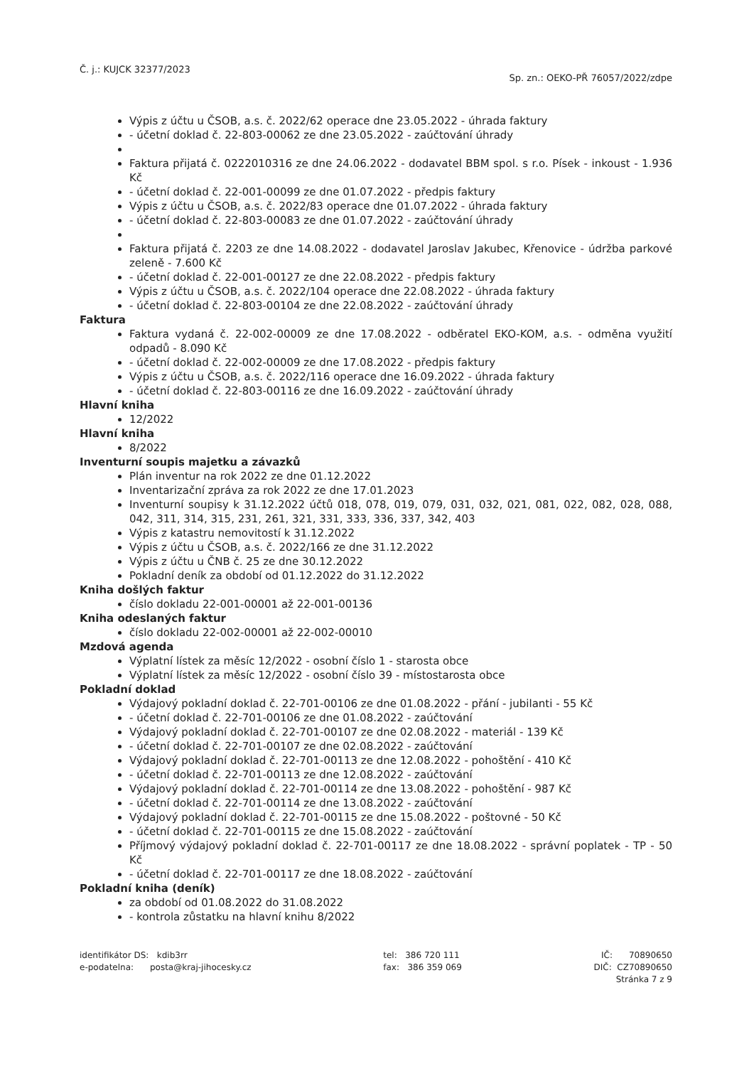Č. j.: KUJCK 32377/2023
Sp. zn.: OEKO-PŘ 76057/2022/zdpe
Výpis z účtu u ČSOB, a.s. č. 2022/62 operace dne 23.05.2022 - úhrada faktury
- účetní doklad č. 22-803-00062 ze dne 23.05.2022 - zaúčtování úhrady
Faktura přijatá č. 0222010316 ze dne 24.06.2022 - dodavatel BBM spol. s r.o. Písek - inkoust - 1.936 Kč
- účetní doklad č. 22-001-00099 ze dne 01.07.2022 - předpis faktury
Výpis z účtu u ČSOB, a.s. č. 2022/83 operace dne 01.07.2022 - úhrada faktury
- účetní doklad č. 22-803-00083 ze dne 01.07.2022 - zaúčtování úhrady
Faktura přijatá č. 2203 ze dne 14.08.2022 - dodavatel Jaroslav Jakubec, Křenovice - údržba parkové zeleně - 7.600 Kč
- účetní doklad č. 22-001-00127 ze dne 22.08.2022 - předpis faktury
Výpis z účtu u ČSOB, a.s. č. 2022/104 operace dne 22.08.2022 - úhrada faktury
- účetní doklad č. 22-803-00104 ze dne 22.08.2022 - zaúčtování úhrady
Faktura
Faktura vydaná č. 22-002-00009 ze dne 17.08.2022 - odběratel EKO-KOM, a.s. - odměna využití odpadů - 8.090 Kč
- účetní doklad č. 22-002-00009 ze dne 17.08.2022 - předpis faktury
Výpis z účtu u ČSOB, a.s. č. 2022/116 operace dne 16.09.2022 - úhrada faktury
- účetní doklad č. 22-803-00116 ze dne 16.09.2022 - zaúčtování úhrady
Hlavní kniha
12/2022
Hlavní kniha
8/2022
Inventurní soupis majetku a závazků
Plán inventur na rok 2022 ze dne 01.12.2022
Inventarizační zpráva za rok 2022 ze dne 17.01.2023
Inventurní soupisy k 31.12.2022 účtů 018, 078, 019, 079, 031, 032, 021, 081, 022, 082, 028, 088, 042, 311, 314, 315, 231, 261, 321, 331, 333, 336, 337, 342, 403
Výpis z katastru nemovitostí k 31.12.2022
Výpis z účtu u ČSOB, a.s. č. 2022/166 ze dne 31.12.2022
Výpis z účtu u ČNB č. 25 ze dne 30.12.2022
Pokladní deník za období od 01.12.2022 do 31.12.2022
Kniha došlých faktur
číslo dokladu 22-001-00001 až 22-001-00136
Kniha odeslaných faktur
číslo dokladu 22-002-00001 až 22-002-00010
Mzdová agenda
Výplatní lístek za měsíc 12/2022 - osobní číslo 1 - starosta obce
Výplatní lístek za měsíc 12/2022 - osobní číslo 39 - místostarosta obce
Pokladní doklad
Výdajový pokladní doklad č. 22-701-00106 ze dne 01.08.2022 - přání - jubilanti - 55 Kč
- účetní doklad č. 22-701-00106 ze dne 01.08.2022 - zaúčtování
Výdajový pokladní doklad č. 22-701-00107 ze dne 02.08.2022 - materiál - 139 Kč
- účetní doklad č. 22-701-00107 ze dne 02.08.2022 - zaúčtování
Výdajový pokladní doklad č. 22-701-00113 ze dne 12.08.2022 - pohoštění - 410 Kč
- účetní doklad č. 22-701-00113 ze dne 12.08.2022 - zaúčtování
Výdajový pokladní doklad č. 22-701-00114 ze dne 13.08.2022 - pohoštění - 987 Kč
- účetní doklad č. 22-701-00114 ze dne 13.08.2022 - zaúčtování
Výdajový pokladní doklad č. 22-701-00115 ze dne 15.08.2022 - poštovné - 50 Kč
- účetní doklad č. 22-701-00115 ze dne 15.08.2022 - zaúčtování
Příjmový výdajový pokladní doklad č. 22-701-00117 ze dne 18.08.2022 - správní poplatek - TP - 50 Kč
- účetní doklad č. 22-701-00117 ze dne 18.08.2022 - zaúčtování
Pokladní kniha (deník)
za období od 01.08.2022 do 31.08.2022
- kontrola zůstatku na hlavní knihu 8/2022
identifikátor DS: kdib3rr
e-podatelna: posta@kraj-jihocesky.cz
tel: 386 720 111
fax: 386 359 069
IČ: 70890650
DIČ: CZ70890650
Stránka 7 z 9